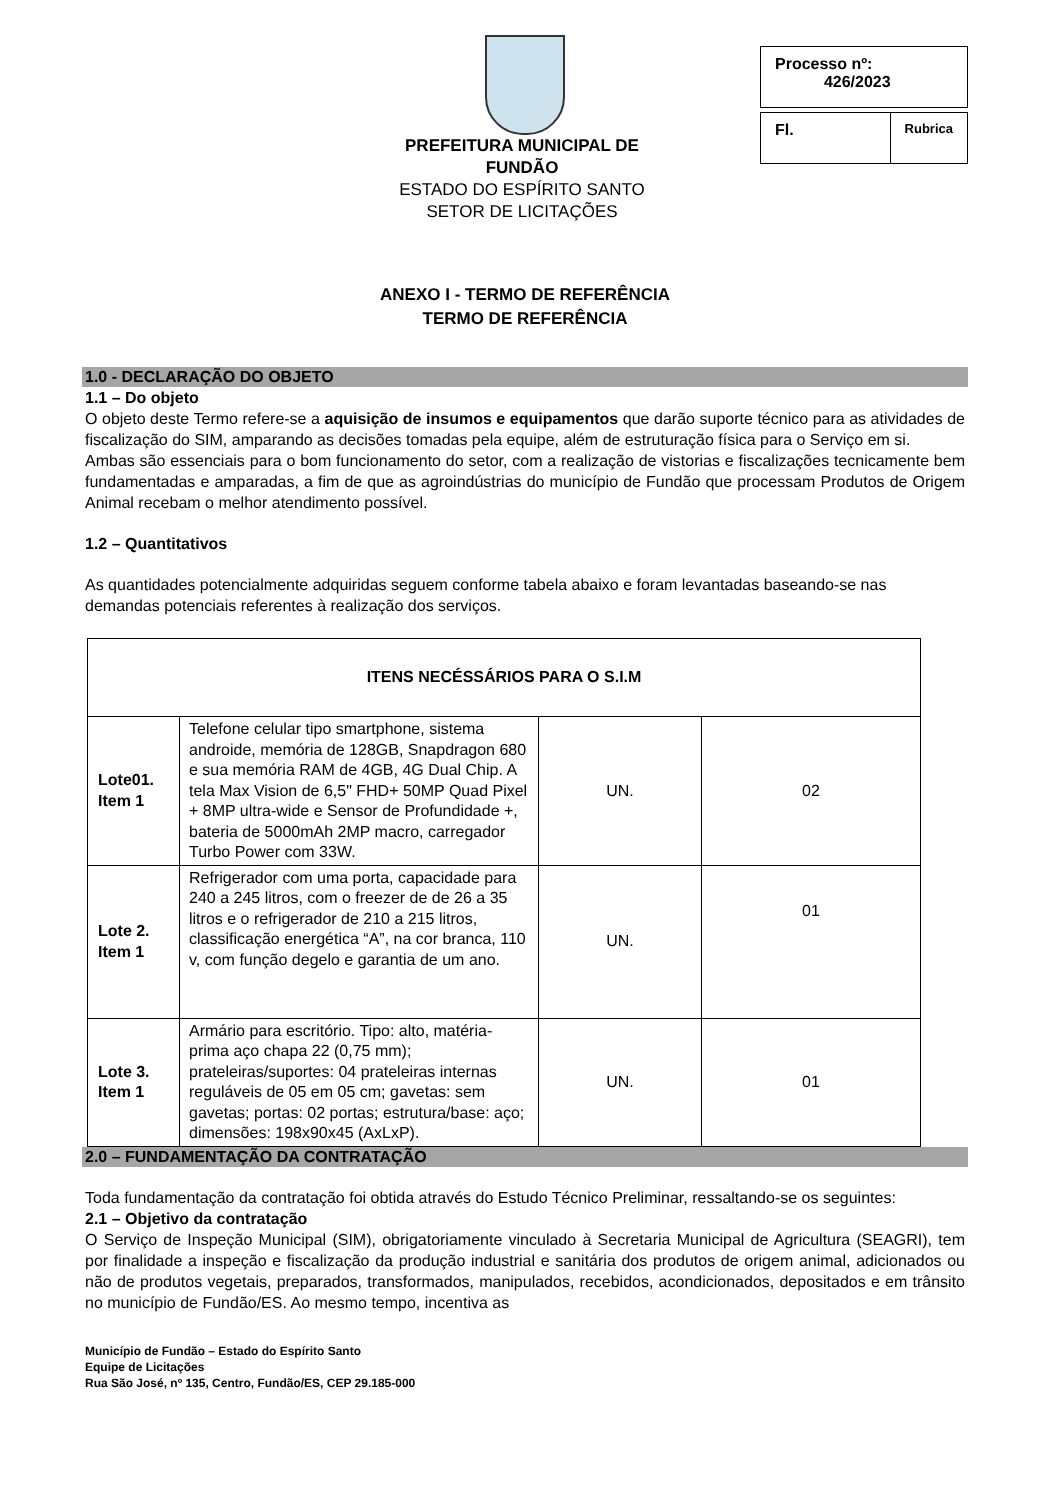PREFEITURA MUNICIPAL DE FUNDÃO
ESTADO DO ESPÍRITO SANTO
SETOR DE LICITAÇÕES
Processo nº:
426/2023
Fl. Rubrica
ANEXO I - TERMO DE REFERÊNCIA
TERMO DE REFERÊNCIA
1.0 - DECLARAÇÃO DO OBJETO
1.1 – Do objeto
O objeto deste Termo refere-se a aquisição de insumos e equipamentos que darão suporte técnico para as atividades de fiscalização do SIM, amparando as decisões tomadas pela equipe, além de estruturação física para o Serviço em si.
Ambas são essenciais para o bom funcionamento do setor, com a realização de vistorias e fiscalizações tecnicamente bem fundamentadas e amparadas, a fim de que as agroindústrias do município de Fundão que processam Produtos de Origem Animal recebam o melhor atendimento possível.
1.2 – Quantitativos
As quantidades potencialmente adquiridas seguem conforme tabela abaixo e foram levantadas baseando-se nas demandas potenciais referentes à realização dos serviços.
| ITENS NECÉSSÁRIOS PARA O S.I.M | | | |
| --- | --- | --- | --- |
| Lote01. Item 1 | Telefone celular tipo smartphone, sistema androide, memória de 128GB, Snapdragon 680 e sua memória RAM de 4GB, 4G Dual Chip. A tela Max Vision de 6,5" FHD+ 50MP Quad Pixel + 8MP ultra-wide e Sensor de Profundidade +, bateria de 5000mAh 2MP macro, carregador Turbo Power com 33W. | UN. | 02 |
| Lote 2. Item 1 | Refrigerador com uma porta, capacidade para 240 a 245 litros, com o freezer de de 26 a 35 litros e o refrigerador de 210 a 215 litros, classificação energética “A”, na cor branca, 110 v, com função degelo e garantia de um ano. | UN. | 01 |
| Lote 3. Item 1 | Armário para escritório. Tipo: alto, matéria-prima aço chapa 22 (0,75 mm); prateleiras/suportes: 04 prateleiras internas reguláveis de 05 em 05 cm; gavetas: sem gavetas; portas: 02 portas; estrutura/base: aço; dimensões: 198x90x45 (AxLxP). | UN. | 01 |
2.0 – FUNDAMENTAÇÃO DA CONTRATAÇÃO
Toda fundamentação da contratação foi obtida através do Estudo Técnico Preliminar, ressaltando-se os seguintes:
2.1 – Objetivo da contratação
O Serviço de Inspeção Municipal (SIM), obrigatoriamente vinculado à Secretaria Municipal de Agricultura (SEAGRI), tem por finalidade a inspeção e fiscalização da produção industrial e sanitária dos produtos de origem animal, adicionados ou não de produtos vegetais, preparados, transformados, manipulados, recebidos, acondicionados, depositados e em trânsito no município de Fundão/ES. Ao mesmo tempo, incentiva as
Município de Fundão – Estado do Espírito Santo
Equipe de Licitações
Rua São José, nº 135, Centro, Fundão/ES, CEP 29.185-000